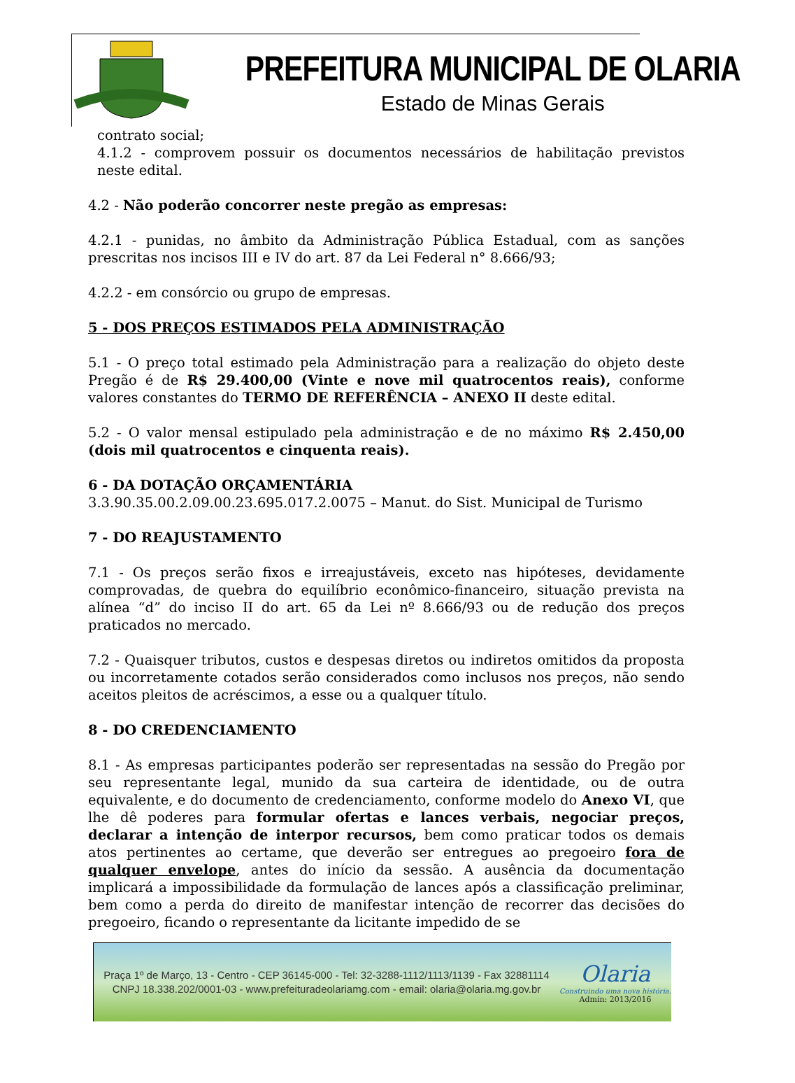PREFEITURA MUNICIPAL DE OLARIA
Estado de Minas Gerais
contrato social;
4.1.2 - comprovem possuir os documentos necessários de habilitação previstos neste edital.
4.2 - Não poderão concorrer neste pregão as empresas:
4.2.1 - punidas, no âmbito da Administração Pública Estadual, com as sanções prescritas nos incisos III e IV do art. 87 da Lei Federal n° 8.666/93;
4.2.2 - em consórcio ou grupo de empresas.
5 - DOS PREÇOS ESTIMADOS PELA ADMINISTRAÇÃO
5.1 - O preço total estimado pela Administração para a realização do objeto deste Pregão é de R$ 29.400,00 (Vinte e nove mil quatrocentos reais), conforme valores constantes do TERMO DE REFERÊNCIA – ANEXO II deste edital.
5.2 - O valor mensal estipulado pela administração e de no máximo R$ 2.450,00 (dois mil quatrocentos e cinquenta reais).
6 - DA DOTAÇÃO ORÇAMENTÁRIA
3.3.90.35.00.2.09.00.23.695.017.2.0075 – Manut. do Sist. Municipal de Turismo
7 - DO REAJUSTAMENTO
7.1 - Os preços serão fixos e irreajustáveis, exceto nas hipóteses, devidamente comprovadas, de quebra do equilíbrio econômico-financeiro, situação prevista na alínea “d” do inciso II do art. 65 da Lei nº 8.666/93 ou de redução dos preços praticados no mercado.
7.2 - Quaisquer tributos, custos e despesas diretos ou indiretos omitidos da proposta ou incorretamente cotados serão considerados como inclusos nos preços, não sendo aceitos pleitos de acréscimos, a esse ou a qualquer título.
8 - DO CREDENCIAMENTO
8.1 - As empresas participantes poderão ser representadas na sessão do Pregão por seu representante legal, munido da sua carteira de identidade, ou de outra equivalente, e do documento de credenciamento, conforme modelo do Anexo VI, que lhe dê poderes para formular ofertas e lances verbais, negociar preços, declarar a intenção de interpor recursos, bem como praticar todos os demais atos pertinentes ao certame, que deverão ser entregues ao pregoeiro fora de qualquer envelope, antes do início da sessão. A ausência da documentação implicará a impossibilidade da formulação de lances após a classificação preliminar, bem como a perda do direito de manifestar intenção de recorrer das decisões do pregoeiro, ficando o representante da licitante impedido de se
Praça 1º de Março, 13 - Centro - CEP 36145-000 - Tel: 32-3288-1112/1113/1139 - Fax 32881114
CNPJ 18.338.202/0001-03 - www.prefeituradeolariamg.com - email: olaria@olaria.mg.gov.br
Olaria
Construindo uma nova história.
Admin: 2013/2016